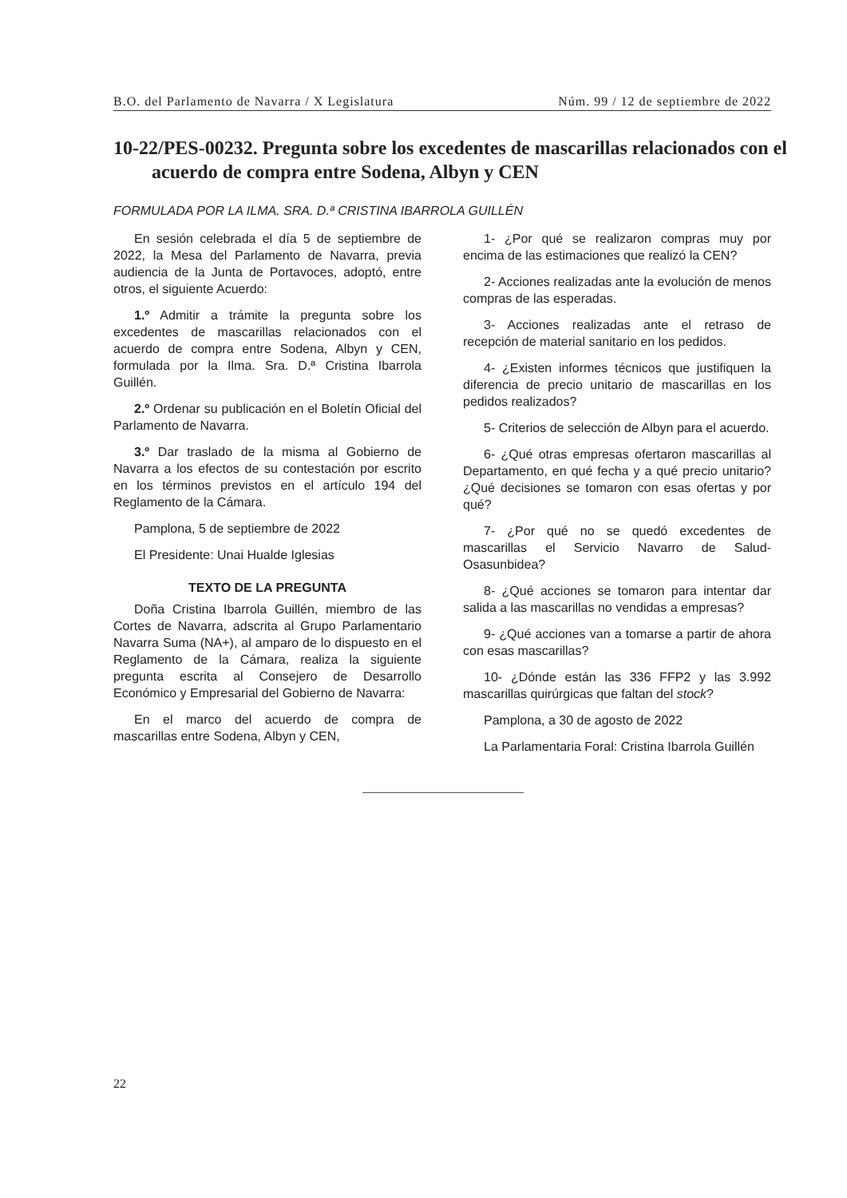B.O. del Parlamento de Navarra / X Legislatura Núm. 99 / 12 de septiembre de 2022
10-22/PES-00232. Pregunta sobre los excedentes de mascarillas relacionados con el acuerdo de compra entre Sodena, Albyn y CEN
FORMULADA POR LA ILMA. SRA. D.ª CRISTINA IBARROLA GUILLÉN
En sesión celebrada el día 5 de septiembre de 2022, la Mesa del Parlamento de Navarra, previa audiencia de la Junta de Portavoces, adoptó, entre otros, el siguiente Acuerdo:
1.º Admitir a trámite la pregunta sobre los excedentes de mascarillas relacionados con el acuerdo de compra entre Sodena, Albyn y CEN, formulada por la Ilma. Sra. D.ª Cristina Ibarrola Guillén.
2.º Ordenar su publicación en el Boletín Oficial del Parlamento de Navarra.
3.º Dar traslado de la misma al Gobierno de Navarra a los efectos de su contestación por escrito en los términos previstos en el artículo 194 del Reglamento de la Cámara.
Pamplona, 5 de septiembre de 2022
El Presidente: Unai Hualde Iglesias
TEXTO DE LA PREGUNTA
Doña Cristina Ibarrola Guillén, miembro de las Cortes de Navarra, adscrita al Grupo Parlamentario Navarra Suma (NA+), al amparo de lo dispuesto en el Reglamento de la Cámara, realiza la siguiente pregunta escrita al Consejero de Desarrollo Económico y Empresarial del Gobierno de Navarra:
En el marco del acuerdo de compra de mascarillas entre Sodena, Albyn y CEN,
1- ¿Por qué se realizaron compras muy por encima de las estimaciones que realizó la CEN?
2- Acciones realizadas ante la evolución de menos compras de las esperadas.
3- Acciones realizadas ante el retraso de recepción de material sanitario en los pedidos.
4- ¿Existen informes técnicos que justifiquen la diferencia de precio unitario de mascarillas en los pedidos realizados?
5- Criterios de selección de Albyn para el acuerdo.
6- ¿Qué otras empresas ofertaron mascarillas al Departamento, en qué fecha y a qué precio unitario? ¿Qué decisiones se tomaron con esas ofertas y por qué?
7- ¿Por qué no se quedó excedentes de mascarillas el Servicio Navarro de Salud-Osasunbidea?
8- ¿Qué acciones se tomaron para intentar dar salida a las mascarillas no vendidas a empresas?
9- ¿Qué acciones van a tomarse a partir de ahora con esas mascarillas?
10- ¿Dónde están las 336 FFP2 y las 3.992 mascarillas quirúrgicas que faltan del stock?
Pamplona, a 30 de agosto de 2022
La Parlamentaria Foral: Cristina Ibarrola Guillén
22